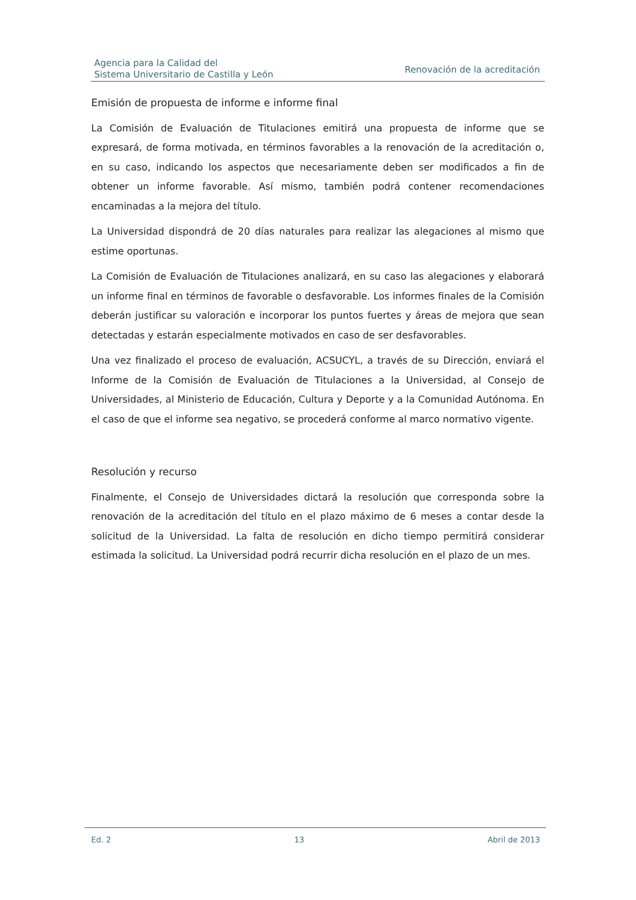Agencia para la Calidad del
Sistema Universitario de Castilla y León
Renovación de la acreditación
Emisión de propuesta de informe e informe final
La Comisión de Evaluación de Titulaciones emitirá una propuesta de informe que se expresará, de forma motivada, en términos favorables a la renovación de la acreditación o, en su caso, indicando los aspectos que necesariamente deben ser modificados a fin de obtener un informe favorable. Así mismo, también podrá contener recomendaciones encaminadas a la mejora del título.
La Universidad dispondrá de 20 días naturales para realizar las alegaciones al mismo que estime oportunas.
La Comisión de Evaluación de Titulaciones analizará, en su caso las alegaciones y elaborará un informe final en términos de favorable o desfavorable. Los informes finales de la Comisión deberán justificar su valoración e incorporar los puntos fuertes y áreas de mejora que sean detectadas y estarán especialmente motivados en caso de ser desfavorables.
Una vez finalizado el proceso de evaluación, ACSUCYL, a través de su Dirección, enviará el Informe de la Comisión de Evaluación de Titulaciones a la Universidad, al Consejo de Universidades, al Ministerio de Educación, Cultura y Deporte y a la Comunidad Autónoma. En el caso de que el informe sea negativo, se procederá conforme al marco normativo vigente.
Resolución y recurso
Finalmente, el Consejo de Universidades dictará la resolución que corresponda sobre la renovación de la acreditación del título en el plazo máximo de 6 meses a contar desde la solicitud de la Universidad. La falta de resolución en dicho tiempo permitirá considerar estimada la solicitud. La Universidad podrá recurrir dicha resolución en el plazo de un mes.
Ed. 2 13 Abril de 2013